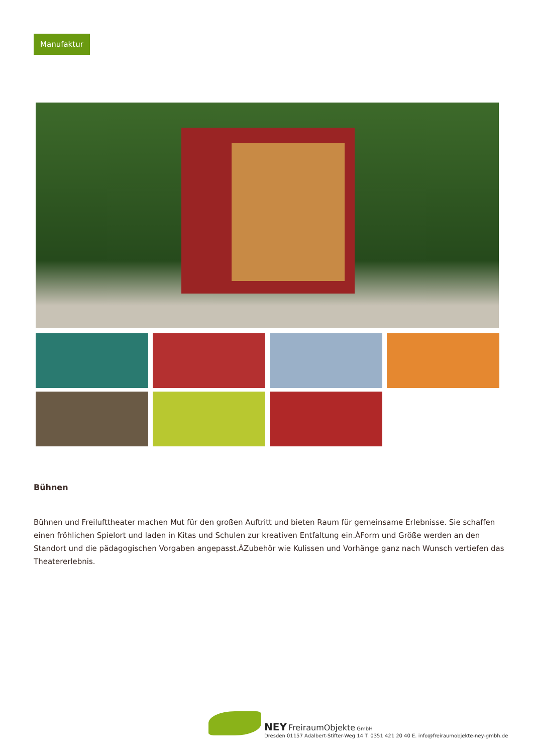Manufaktur
Bühnen
Bühnen und Freilufttheater machen Mut für den großen Auftritt und bieten Raum für gemeinsame Erlebnisse. Sie schaffen einen fröhlichen Spielort und laden in Kitas und Schulen zur kreativen Entfaltung ein.ÀForm und Größe werden an den Standort und die pädagogischen Vorgaben angepasst.ÀZubehör wie Kulissen und Vorhänge ganz nach Wunsch vertiefen das Theatererlebnis.
NEY FreiraumObjekte GmbH
Dresden 01157 Adalbert-Stifter-Weg 14 T. 0351 421 20 40 E. info@freiraumobjekte-ney-gmbh.de